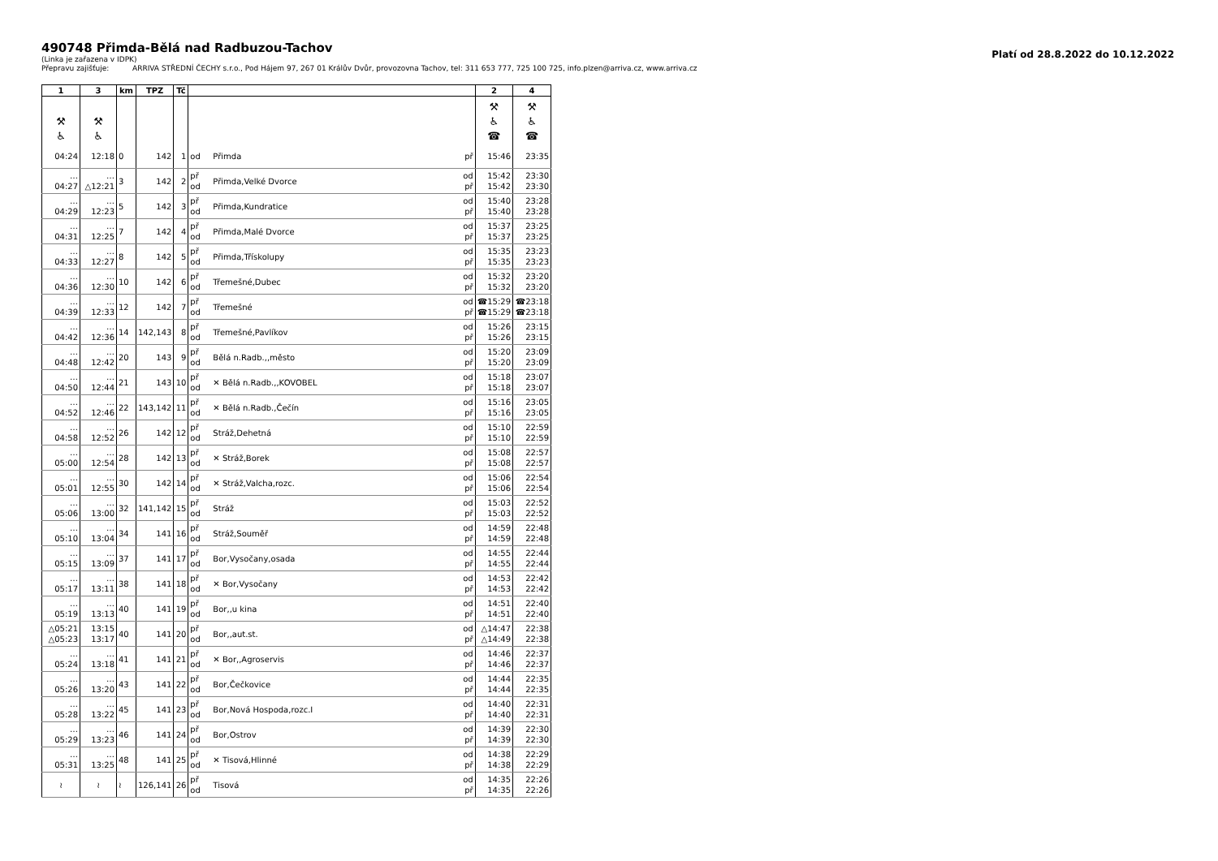490748 Přimda-Bělá nad Radbuzou-Tachov
Platí od 28.8.2022 do 10.12.2022
(Linka je zařazena v IDPK)
Přepravu zajišťuje: ARRIVA STŘEDNÍ ČECHY s.r.o., Pod Hájem 97, 267 01 Králův Dvůr, provozovna Tachov, tel: 311 653 777, 725 100 725, info.plzen@arriva.cz, www.arriva.cz
| 1 | 3 | km | TPZ | Tč | | | | 2 | 4 |
| --- | --- | --- | --- | --- | --- | --- | --- | --- | --- |
| ⚒ ♿ | ⚒ ♿ | | | | | | | ⚒ ♿ ☎ | ⚒ ♿ ☎ |
| 04:24 | 12:18 | 0 | 142 | 1 | od | Přimda | př | 15:46 | 23:35 |
| … 04:27 | … △12:21 | 3 | 142 | 2 | př od | Přimda,Velké Dvorce | od př | 15:42 15:42 | 23:30 23:30 |
| … 04:29 | … 12:23 | 5 | 142 | 3 | př od | Přimda,Kundratice | od př | 15:40 15:40 | 23:28 23:28 |
| … 04:31 | … 12:25 | 7 | 142 | 4 | př od | Přimda,Malé Dvorce | od př | 15:37 15:37 | 23:25 23:25 |
| … 04:33 | … 12:27 | 8 | 142 | 5 | př od | Přimda,Třískolupy | od př | 15:35 15:35 | 23:23 23:23 |
| … 04:36 | … 12:30 | 10 | 142 | 6 | př od | Třemešné,Dubec | od př | 15:32 15:32 | 23:20 23:20 |
| … 04:39 | … 12:33 | 12 | 142 | 7 | př od | Třemešné | od př | ☎15:29 ☎15:29 | ☎23:18 ☎23:18 |
| … 04:42 | … 12:36 | 14 | 142,143 | 8 | př od | Třemešné,Pavlíkov | od př | 15:26 15:26 | 23:15 23:15 |
| … 04:48 | … 12:42 | 20 | 143 | 9 | př od | Bělá n.Radb.,,město | od př | 15:20 15:20 | 23:09 23:09 |
| … 04:50 | … 12:44 | 21 | 143 | 10 | př od | ✕ Bělá n.Radb.,,KOVOBEL | od př | 15:18 15:18 | 23:07 23:07 |
| … 04:52 | … 12:46 | 22 | 143,142 | 11 | př od | ✕ Bělá n.Radb.,Čečín | od př | 15:16 15:16 | 23:05 23:05 |
| … 04:58 | … 12:52 | 26 | 142 | 12 | př od | Stráž,Dehetná | od př | 15:10 15:10 | 22:59 22:59 |
| … 05:00 | … 12:54 | 28 | 142 | 13 | př od | ✕ Stráž,Borek | od př | 15:08 15:08 | 22:57 22:57 |
| … 05:01 | … 12:55 | 30 | 142 | 14 | př od | ✕ Stráž,Valcha,rozc. | od př | 15:06 15:06 | 22:54 22:54 |
| … 05:06 | … 13:00 | 32 | 141,142 | 15 | př od | Stráž | od př | 15:03 15:03 | 22:52 22:52 |
| … 05:10 | … 13:04 | 34 | 141 | 16 | př od | Stráž,Souměř | od př | 14:59 14:59 | 22:48 22:48 |
| … 05:15 | … 13:09 | 37 | 141 | 17 | př od | Bor,Vysočany,osada | od př | 14:55 14:55 | 22:44 22:44 |
| … 05:17 | … 13:11 | 38 | 141 | 18 | př od | ✕ Bor,Vysočany | od př | 14:53 14:53 | 22:42 22:42 |
| … 05:19 | … 13:13 | 40 | 141 | 19 | př od | Bor,,u kina | od př | 14:51 14:51 | 22:40 22:40 |
| △05:21 △05:23 | 13:15 13:17 | 40 | 141 | 20 | př od | Bor,,aut.st. | od př | △14:47 △14:49 | 22:38 22:38 |
| … 05:24 | … 13:18 | 41 | 141 | 21 | př od | ✕ Bor,,Agroservis | od př | 14:46 14:46 | 22:37 22:37 |
| … 05:26 | … 13:20 | 43 | 141 | 22 | př od | Bor,Čečkovice | od př | 14:44 14:44 | 22:35 22:35 |
| … 05:28 | … 13:22 | 45 | 141 | 23 | př od | Bor,Nová Hospoda,rozc.I | od př | 14:40 14:40 | 22:31 22:31 |
| … 05:29 | … 13:23 | 46 | 141 | 24 | př od | Bor,Ostrov | od př | 14:39 14:39 | 22:30 22:30 |
| … 05:31 | … 13:25 | 48 | 141 | 25 | př od | ✕ Tisová,Hlinné | od př | 14:38 14:38 | 22:29 22:29 |
| ≀ | ≀ | ≀ | 126,141 | 26 | př od | Tisová | od př | 14:35 14:35 | 22:26 22:26 |